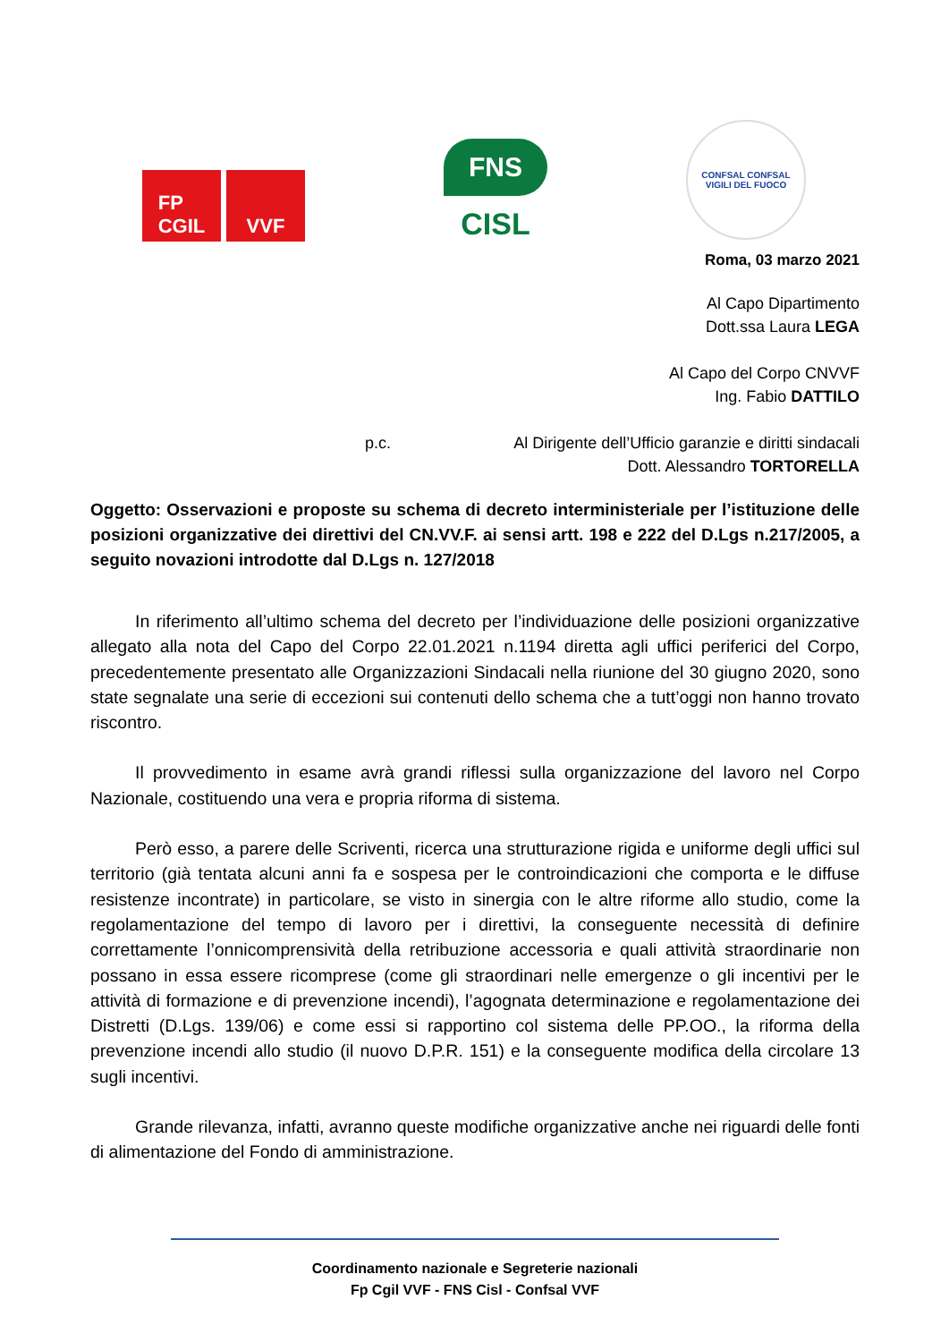FP
CGIL
VVF
FNS
CISL
CONFSAL CONFSAL
VIGILI DEL FUOCO
Roma, 03 marzo 2021
Al Capo Dipartimento
Dott.ssa Laura LEGA
Al Capo del Corpo CNVVF
Ing. Fabio DATTILO
p.c. Al Dirigente dell’Ufficio garanzie e diritti sindacali
Dott. Alessandro TORTORELLA
Oggetto: Osservazioni e proposte su schema di decreto interministeriale per l’istituzione delle posizioni organizzative dei direttivi del CN.VV.F. ai sensi artt. 198 e 222 del D.Lgs n.217/2005, a seguito novazioni introdotte dal D.Lgs n. 127/2018
In riferimento all’ultimo schema del decreto per l’individuazione delle posizioni organizzative allegato alla nota del Capo del Corpo 22.01.2021 n.1194 diretta agli uffici periferici del Corpo, precedentemente presentato alle Organizzazioni Sindacali nella riunione del 30 giugno 2020, sono state segnalate una serie di eccezioni sui contenuti dello schema che a tutt’oggi non hanno trovato riscontro.
Il provvedimento in esame avrà grandi riflessi sulla organizzazione del lavoro nel Corpo Nazionale, costituendo una vera e propria riforma di sistema.
Però esso, a parere delle Scriventi, ricerca una strutturazione rigida e uniforme degli uffici sul territorio (già tentata alcuni anni fa e sospesa per le controindicazioni che comporta e le diffuse resistenze incontrate) in particolare, se visto in sinergia con le altre riforme allo studio, come la regolamentazione del tempo di lavoro per i direttivi, la conseguente necessità di definire correttamente l’onnicomprensività della retribuzione accessoria e quali attività straordinarie non possano in essa essere ricomprese (come gli straordinari nelle emergenze o gli incentivi per le attività di formazione e di prevenzione incendi), l’agognata determinazione e regolamentazione dei Distretti (D.Lgs. 139/06) e come essi si rapportino col sistema delle PP.OO., la riforma della prevenzione incendi allo studio (il nuovo D.P.R. 151) e la conseguente modifica della circolare 13 sugli incentivi.
Grande rilevanza, infatti, avranno queste modifiche organizzative anche nei riguardi delle fonti di alimentazione del Fondo di amministrazione.
Coordinamento nazionale e Segreterie nazionali
Fp Cgil VVF - FNS Cisl - Confsal VVF